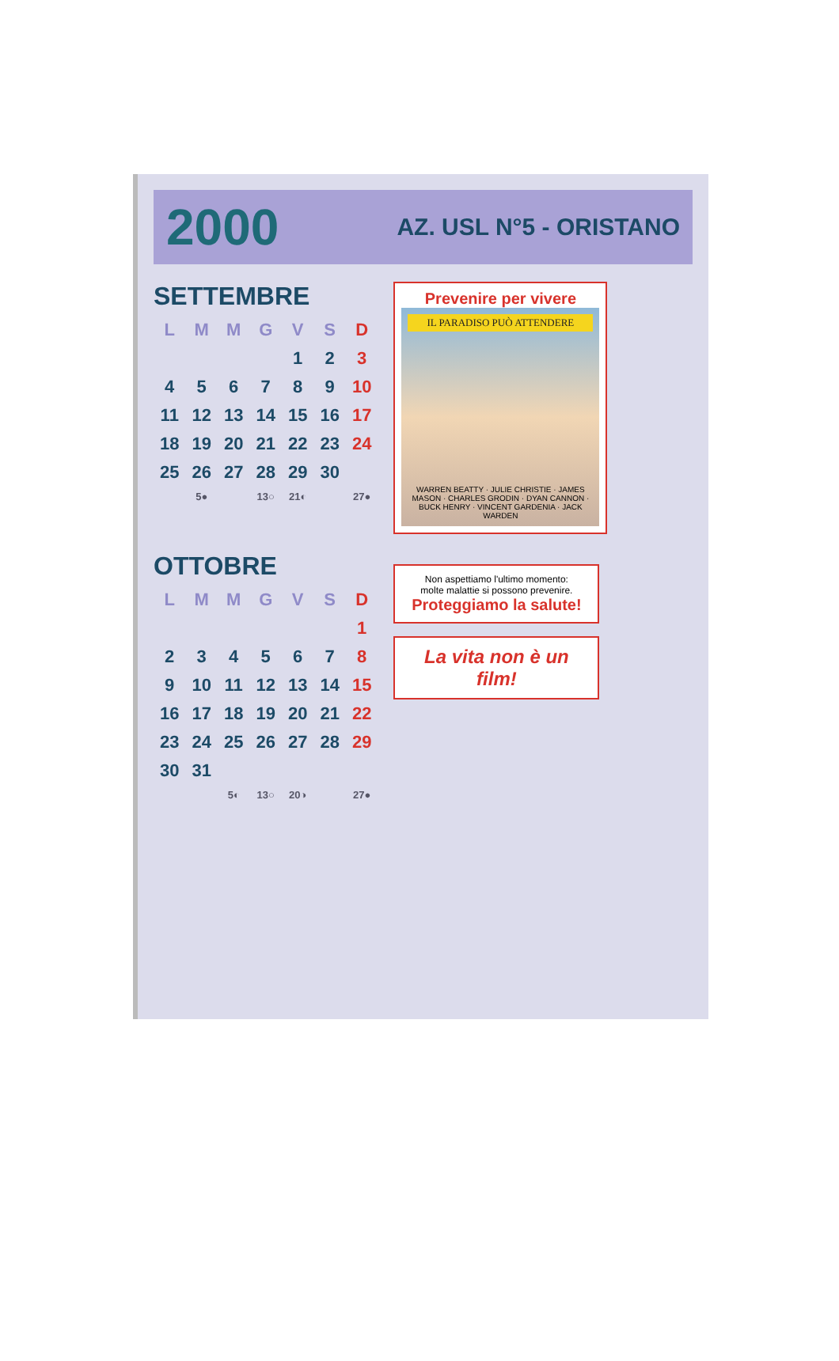2000 AZ. USL N°5 - ORISTANO
SETTEMBRE
| L | M | M | G | V | S | D |
| --- | --- | --- | --- | --- | --- | --- |
| | | | | 1 | 2 | 3 |
| 4 | 5 | 6 | 7 | 8 | 9 | 10 |
| 11 | 12 | 13 | 14 | 15 | 16 | 17 |
| 18 | 19 | 20 | 21 | 22 | 23 | 24 |
| 25 | 26 | 27 | 28 | 29 | 30 | |
| | 5● | | 13○ | 21◐ | | 27● |
Prevenire per vivere
IL PARADISO PUÒ ATTENDERE
WARREN BEATTY · JULIE CHRISTIE · JAMES MASON · CHARLES GRODIN · DYAN CANNON · BUCK HENRY · VINCENT GARDENIA · JACK WARDEN
OTTOBRE
| L | M | M | G | V | S | D |
| --- | --- | --- | --- | --- | --- | --- |
| | | | | | | 1 |
| 2 | 3 | 4 | 5 | 6 | 7 | 8 |
| 9 | 10 | 11 | 12 | 13 | 14 | 15 |
| 16 | 17 | 18 | 19 | 20 | 21 | 22 |
| 23 | 24 | 25 | 26 | 27 | 28 | 29 |
| 30 | 31 | | | | | |
| | | 5◐ | 13○ | 20◑ | | 27● |
Non aspettiamo l'ultimo momento:
molte malattie si possono prevenire.
Proteggiamo la salute!
La vita non è un film!